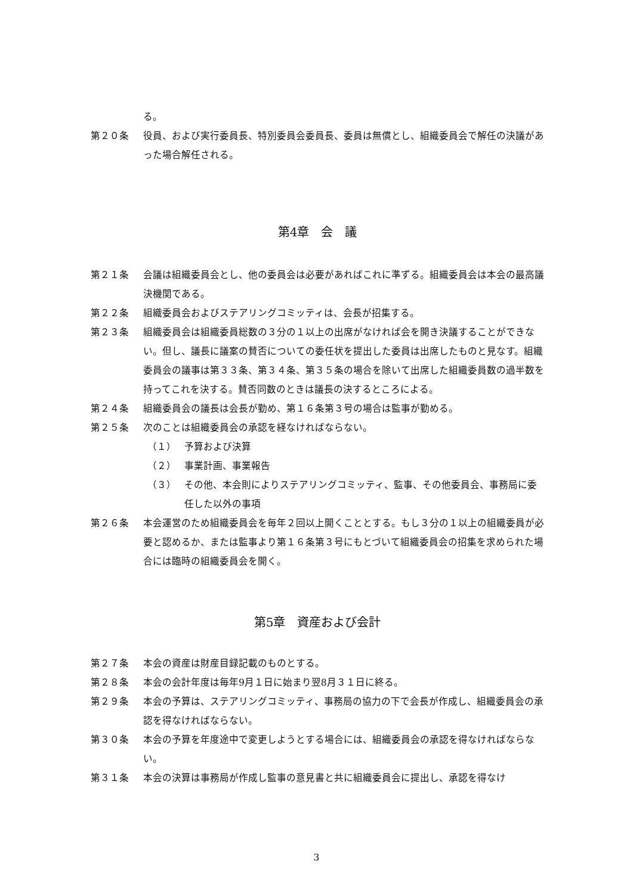る。
第２０条 役員、および実行委員長、特別委員会委員長、委員は無償とし、組織委員会で解任の決議があった場合解任される。
第4章　会　議
第２１条 会議は組織委員会とし、他の委員会は必要があればこれに準ずる。組織委員会は本会の最高議決機関である。
第２２条 組織委員会およびステアリングコミッティは、会長が招集する。
第２３条 組織委員会は組織委員総数の３分の１以上の出席がなければ会を開き決議することができない。但し、議長に議案の賛否についての委任状を提出した委員は出席したものと見なす。組織委員会の議事は第３３条、第３４条、第３５条の場合を除いて出席した組織委員数の過半数を持ってこれを決する。賛否同数のときは議長の決するところによる。
第２４条 組織委員会の議長は会長が勤め、第１６条第３号の場合は監事が勤める。
第２５条 次のことは組織委員会の承認を経なければならない。
（１） 予算および決算
（２） 事業計画、事業報告
（３） その他、本会則によりステアリングコミッティ、監事、その他委員会、事務局に委任した以外の事項
第２６条 本会運営のため組織委員会を毎年２回以上開くこととする。もし３分の１以上の組織委員が必要と認めるか、または監事より第１６条第３号にもとづいて組織委員会の招集を求められた場合には臨時の組織委員会を開く。
第5章　資産および会計
第２７条 本会の資産は財産目録記載のものとする。
第２８条 本会の会計年度は毎年9月１日に始まり翌8月３１日に終る。
第２９条 本会の予算は、ステアリングコミッティ、事務局の協力の下で会長が作成し、組織委員会の承認を得なければならない。
第３０条 本会の予算を年度途中で変更しようとする場合には、組織委員会の承認を得なければならない。
第３１条 本会の決算は事務局が作成し監事の意見書と共に組織委員会に提出し、承認を得なけ
3